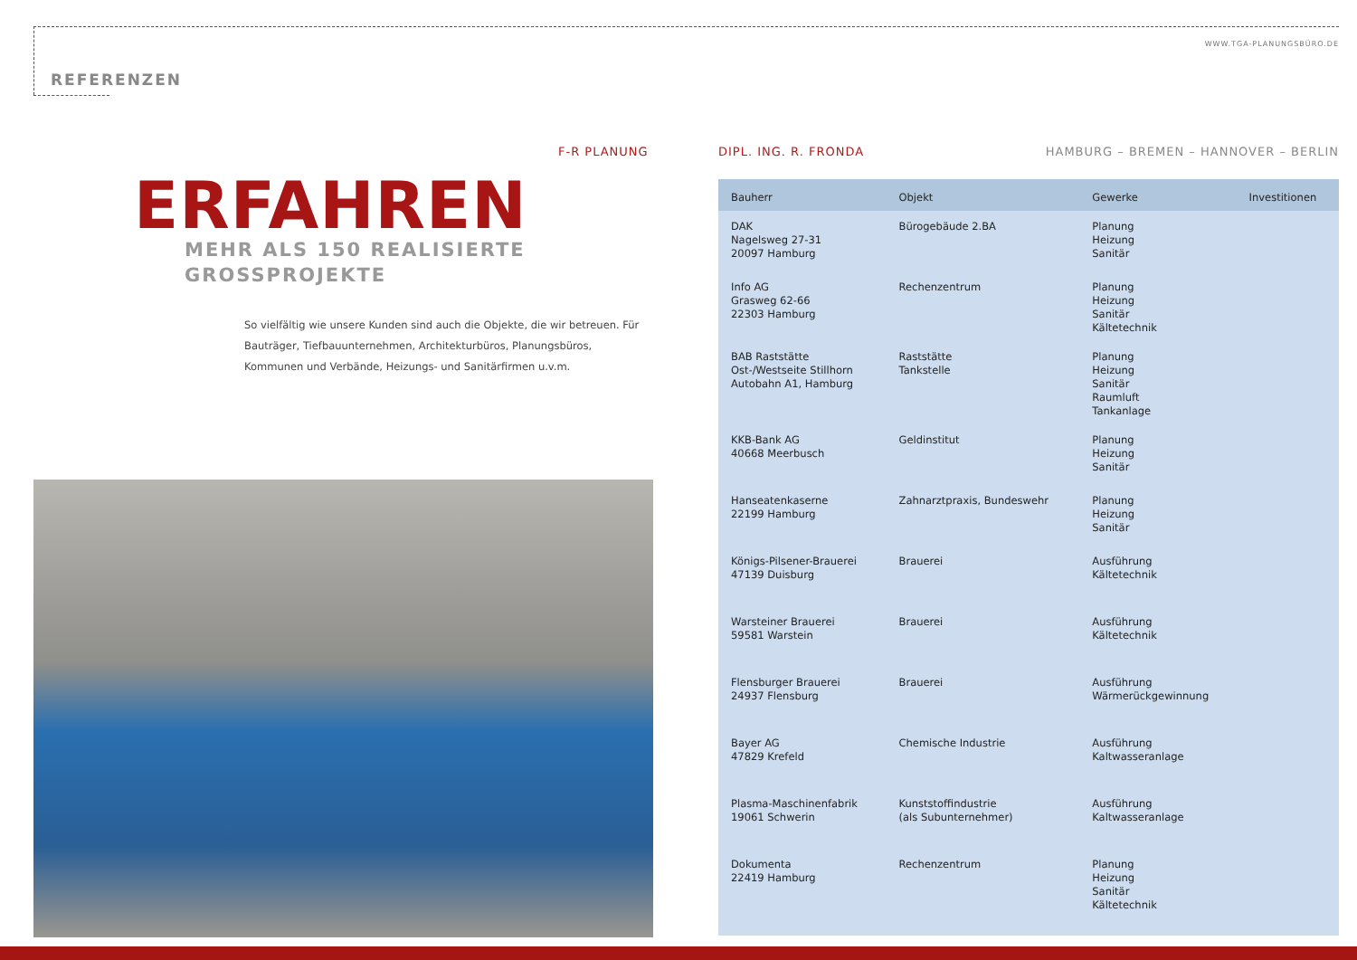WWW.TGA-PLANUNGSBÜRO.DE
REFERENZEN
F-R PLANUNG DIPL. ING. R. FRONDA HAMBURG – BREMEN – HANNOVER – BERLIN
ERFAHREN
MEHR ALS 150 REALISIERTE
GROSSPROJEKTE
So vielfältig wie unsere Kunden sind auch die Objekte, die wir betreuen. Für Bauträger, Tiefbauunternehmen, Architekturbüros, Planungsbüros, Kommunen und Verbände, Heizungs- und Sanitärfirmen u.v.m.
| Bauherr | Objekt | Gewerke | Investitionen |
| --- | --- | --- | --- |
| DAK Nagelsweg 27-31 20097 Hamburg | Bürogebäude 2.BA | Planung Heizung Sanitär | |
| Info AG Grasweg 62-66 22303 Hamburg | Rechenzentrum | Planung Heizung Sanitär Kältetechnik | |
| BAB Raststätte Ost-/Westseite Stillhorn Autobahn A1, Hamburg | Raststätte Tankstelle | Planung Heizung Sanitär Raumluft Tankanlage | |
| KKB-Bank AG 40668 Meerbusch | Geldinstitut | Planung Heizung Sanitär | |
| Hanseatenkaserne 22199 Hamburg | Zahnarztpraxis, Bundeswehr | Planung Heizung Sanitär | |
| Königs-Pilsener-Brauerei 47139 Duisburg | Brauerei | Ausführung Kältetechnik | |
| Warsteiner Brauerei 59581 Warstein | Brauerei | Ausführung Kältetechnik | |
| Flensburger Brauerei 24937 Flensburg | Brauerei | Ausführung Wärmerückgewinnung | |
| Bayer AG 47829 Krefeld | Chemische Industrie | Ausführung Kaltwasseranlage | |
| Plasma-Maschinenfabrik 19061 Schwerin | Kunststoffindustrie (als Subunternehmer) | Ausführung Kaltwasseranlage | |
| Dokumenta 22419 Hamburg | Rechenzentrum | Planung Heizung Sanitär Kältetechnik | |